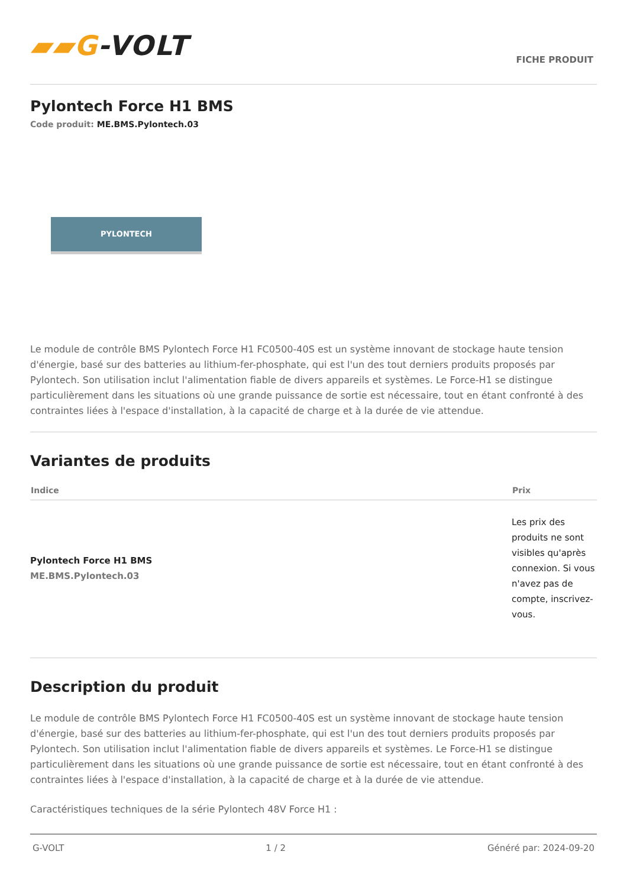▰▰G-VOLT
FICHE PRODUIT
Pylontech Force H1 BMS
Code produit: ME.BMS.Pylontech.03
PYLONTECH
Le module de contrôle BMS Pylontech Force H1 FC0500-40S est un système innovant de stockage haute tension d'énergie, basé sur des batteries au lithium-fer-phosphate, qui est l'un des tout derniers produits proposés par Pylontech. Son utilisation inclut l'alimentation fiable de divers appareils et systèmes. Le Force-H1 se distingue particulièrement dans les situations où une grande puissance de sortie est nécessaire, tout en étant confronté à des contraintes liées à l'espace d'installation, à la capacité de charge et à la durée de vie attendue.
Variantes de produits
| Indice | Prix |
| --- | --- |
| Pylontech Force H1 BMS ME.BMS.Pylontech.03 | Les prix des produits ne sont visibles qu'après connexion. Si vous n'avez pas de compte, inscrivez-vous. |
Description du produit
Le module de contrôle BMS Pylontech Force H1 FC0500-40S est un système innovant de stockage haute tension d'énergie, basé sur des batteries au lithium-fer-phosphate, qui est l'un des tout derniers produits proposés par Pylontech. Son utilisation inclut l'alimentation fiable de divers appareils et systèmes. Le Force-H1 se distingue particulièrement dans les situations où une grande puissance de sortie est nécessaire, tout en étant confronté à des contraintes liées à l'espace d'installation, à la capacité de charge et à la durée de vie attendue.
Caractéristiques techniques de la série Pylontech 48V Force H1 :
G-VOLT 1 / 2 Généré par: 2024-09-20